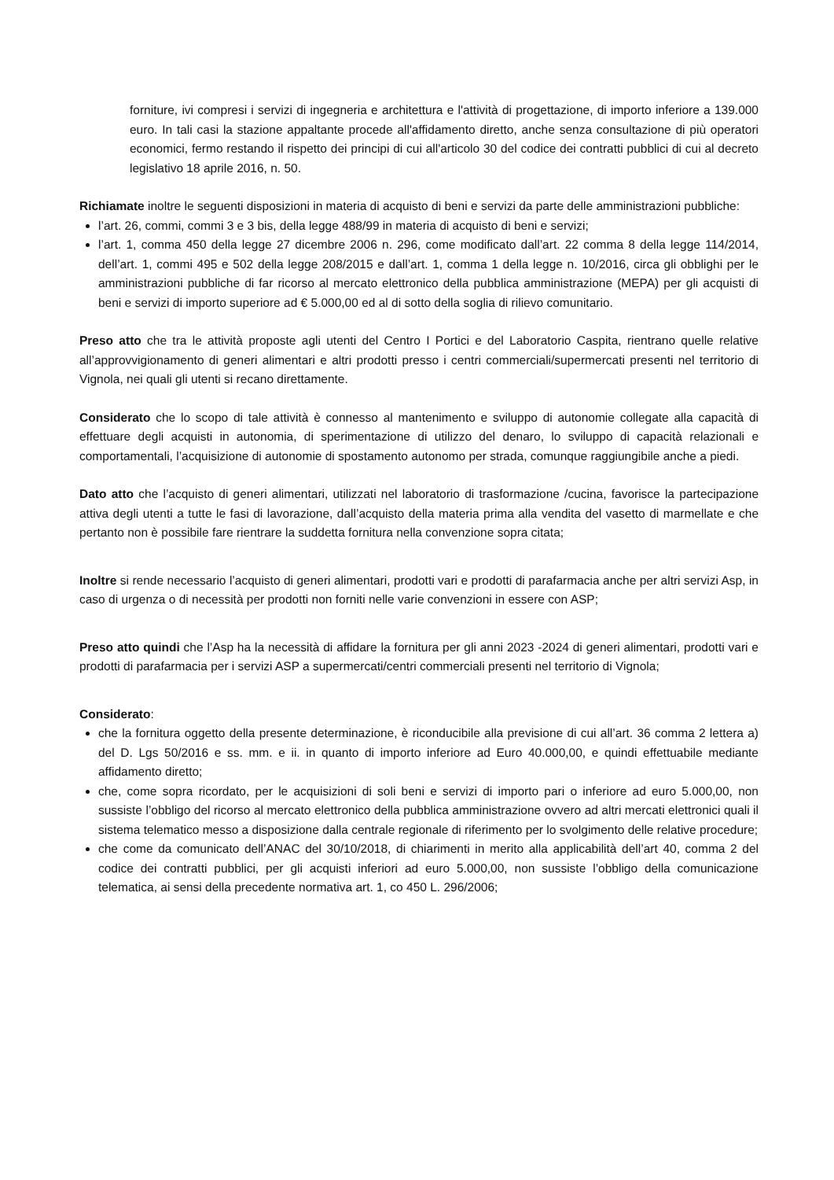forniture, ivi compresi i servizi di ingegneria e architettura e l'attività di progettazione, di importo inferiore a 139.000 euro. In tali casi la stazione appaltante procede all'affidamento diretto, anche senza consultazione di più operatori economici, fermo restando il rispetto dei principi di cui all'articolo 30 del codice dei contratti pubblici di cui al decreto legislativo 18 aprile 2016, n. 50.
Richiamate inoltre le seguenti disposizioni in materia di acquisto di beni e servizi da parte delle amministrazioni pubbliche:
l’art. 26, commi, commi 3 e 3 bis, della legge 488/99 in materia di acquisto di beni e servizi;
l’art. 1, comma 450 della legge 27 dicembre 2006 n. 296, come modificato dall’art. 22 comma 8 della legge 114/2014, dell’art. 1, commi 495 e 502 della legge 208/2015 e dall’art. 1, comma 1 della legge n. 10/2016, circa gli obblighi per le amministrazioni pubbliche di far ricorso al mercato elettronico della pubblica amministrazione (MEPA) per gli acquisti di beni e servizi di importo superiore ad € 5.000,00 ed al di sotto della soglia di rilievo comunitario.
Preso atto che tra le attività proposte agli utenti del Centro I Portici e del Laboratorio Caspita, rientrano quelle relative all’approvvigionamento di generi alimentari e altri prodotti presso i centri commerciali/supermercati presenti nel territorio di Vignola, nei quali gli utenti si recano direttamente.
Considerato che lo scopo di tale attività è connesso al mantenimento e sviluppo di autonomie collegate alla capacità di effettuare degli acquisti in autonomia, di sperimentazione di utilizzo del denaro, lo sviluppo di capacità relazionali e comportamentali, l’acquisizione di autonomie di spostamento autonomo per strada, comunque raggiungibile anche a piedi.
Dato atto che l’acquisto di generi alimentari, utilizzati nel laboratorio di trasformazione /cucina, favorisce la partecipazione attiva degli utenti a tutte le fasi di lavorazione, dall’acquisto della materia prima alla vendita del vasetto di marmellate e che pertanto non è possibile fare rientrare la suddetta fornitura nella convenzione sopra citata;
Inoltre si rende necessario l’acquisto di generi alimentari, prodotti vari e prodotti di parafarmacia anche per altri servizi Asp, in caso di urgenza o di necessità per prodotti non forniti nelle varie convenzioni in essere con ASP;
Preso atto quindi che l’Asp ha la necessità di affidare la fornitura per gli anni 2023 -2024 di generi alimentari, prodotti vari e prodotti di parafarmacia per i servizi ASP a supermercati/centri commerciali presenti nel territorio di Vignola;
Considerato:
che la fornitura oggetto della presente determinazione, è riconducibile alla previsione di cui all’art. 36 comma 2 lettera a) del D. Lgs 50/2016 e ss. mm. e ii. in quanto di importo inferiore ad Euro 40.000,00, e quindi effettuabile mediante affidamento diretto;
che, come sopra ricordato, per le acquisizioni di soli beni e servizi di importo pari o inferiore ad euro 5.000,00, non sussiste l’obbligo del ricorso al mercato elettronico della pubblica amministrazione ovvero ad altri mercati elettronici quali il sistema telematico messo a disposizione dalla centrale regionale di riferimento per lo svolgimento delle relative procedure;
che come da comunicato dell’ANAC del 30/10/2018, di chiarimenti in merito alla applicabilità dell’art 40, comma 2 del codice dei contratti pubblici, per gli acquisti inferiori ad euro 5.000,00, non sussiste l’obbligo della comunicazione telematica, ai sensi della precedente normativa art. 1, co 450 L. 296/2006;